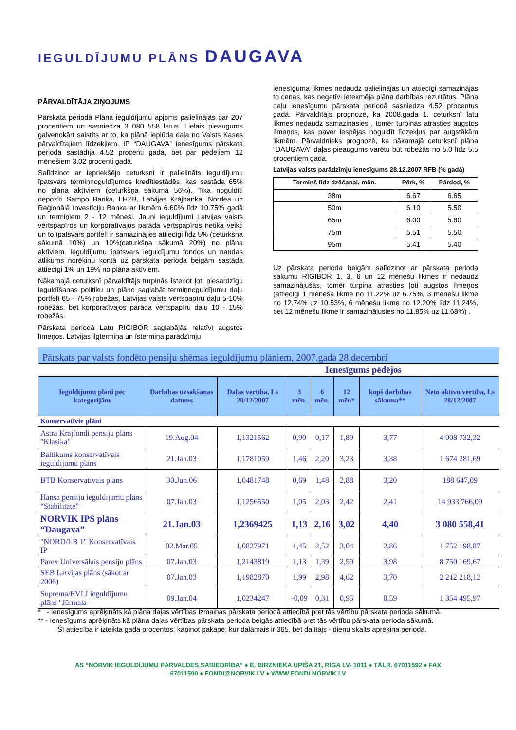IEGULDĪJUMU PLĀNS DAUGAVA
PĀRVALDĪTĀJA ZIŅOJUMS
Pārskata periodā Plāna ieguldījumu apjoms palielinājās par 207 procentiem un sasniedza 3 080 558 latus. Lielais pieaugums galvenokārt saistīts ar to, ka plānā ieplūda daļa no Valsts Kases pārvaldītajiem līdzekļiem. IP “DAUGAVA” ienesīgums pārskata periodā sastādīja 4.52 procenti gadā, bet par pēdējiem 12 mēnešiem 3.02 procenti gadā.
Salīdzinot ar iepriekšējo ceturksni ir palielināts ieguldījumu īpatsvars termiņnoguldījumos kredītiestādēs, kas sastāda 65% no plāna aktīviem (ceturkšņa sākumā 56%). Tika noguldīti depozīti Sampo Banka, LHZB, Latvijas Krājbanka, Nordea un Reģionālā Investīciju Banka ar likmēm 6.60% līdz 10.75% gadā un termiņiem 2 - 12 mēneši. Jauni ieguldījumi Latvijas valsts vērtspapīros un korporatīvajos parāda vērtspapīros netika veikti un to īpatsvars portfelī ir samazinājies attiecīgi līdz 5% (ceturkšņa sākumā 10%) un 10%(ceturkšņa sākumā 20%) no plāna aktīviem. Ieguldījumu īpatsvars ieguldījumu fondos un naudas atlikums norēķinu kontā uz pārskata perioda beigām sastāda attiecīgi 1% un 19% no plāna aktīviem.
Nākamajā ceturksnī pārvaldītājs turpinās īstenot ļoti piesardzīgu ieguldīšanas politiku un plāno saglabāt termiņnoguldījumu daļu portfelī 65 - 75% robežās, Latvijas valsts vērtspapīru daļu 5-10% robežās, bet korporatīvajos parāda vērtspapīru daļu 10 - 15% robežās.
Pārskata periodā Latu RIGIBOR saglabājās relatīvi augstos līmeņos. Latvijas ilgtermiņa un īstermiņa parādzīmju
ienesīguma likmes nedaudz palielinājās un attiecīgi samazinājās to cenas, kas negatīvi ietekmēja plāna darbības rezultātus. Plāna daļu ienesīgumu pārskata periodā sasniedza 4.52 procentus gadā. Pārvaldītājs prognozē, ka 2008.gada 1. ceturksnī latu likmes nedaudz samazināsies , tomēr turpinās atrasties augstos līmeņos, kas paver iespējas noguldīt līdzekļus par augstākām likmēm. Pārvaldnieks prognozē, ka nākamajā ceturksnī plāna “DAUGAVA” daļas pieaugums varētu būt robežās no 5.0 līdz 5.5 procentiem gadā.
Latvijas valsts parādzīmju ienesīgums 28.12.2007 RFB (% gadā)
| Termiņš līdz dzēšanai, mēn. | Pērk, % | Pārdod, % |
| --- | --- | --- |
| 38m | 6.67 | 6.65 |
| 50m | 6.10 | 5.50 |
| 65m | 6.00 | 5.60 |
| 75m | 5.51 | 5.50 |
| 95m | 5.41 | 5.40 |
Uz pārskata perioda beigām salīdzinot ar pārskata perioda sākumu RIGIBOR 1, 3, 6 un 12 mēnešu likmes ir nedaudz samazinājušās, tomēr turpina atrasties ļoti augstos līmeņos (attiecīgi 1 mēneša likme no 11.22% uz 6.75%, 3 mēnešu likme no 12.74% uz 10.53%, 6 mēnešu likme no 12.20% līdz 11.24%, bet 12 mēnešu likme ir samazinājusies no 11.85% uz 11.68%) .
| Pārskats par valsts fondēto pensiju shēmas ieguldījumu plāniem, 2007.gada 28.decembri | | | | | | | |
| Ienesīgums pēdējos | | | | | | | |
| Ieguldījumu plāni pēc kategorijām | Darbības uzsākšanas datums | Daļas vērtība, Ls 28/12/2007 | 3 mēn. | 6 mēn. | 12 mēn* | kopš darbības sākuma** | Neto aktīvu vērtība, Ls 28/12/2007 |
| Konservatīvie plāni | | | | | | | |
| Astra Krājfondi pensiju plāns "Klasika" | 19.Aug.04 | 1,1321562 | 0,90 | 0,17 | 1,89 | 3,77 | 4 008 732,32 |
| Baltikums konservatīvais ieguldījumu plāns | 21.Jan.03 | 1,1781059 | 1,46 | 2,20 | 3,23 | 3,38 | 1 674 281,69 |
| BTB Konservatīvais plāns | 30.Jūn.06 | 1,0481748 | 0,69 | 1,48 | 2,88 | 3,20 | 188 647,09 |
| Hansa pensiju ieguldījumu plāns “Stabilitāte” | 07.Jan.03 | 1,1256550 | 1,05 | 2,03 | 2,42 | 2,41 | 14 933 766,09 |
| NORVIK IPS plāns “Daugava” | 21.Jan.03 | 1,2369425 | 1,13 | 2,16 | 3,02 | 4,40 | 3 080 558,41 |
| "NORD/LB 1" Konservatīvais IP | 02.Mar.05 | 1,0827971 | 1,45 | 2,52 | 3,04 | 2,86 | 1 752 198,87 |
| Parex Universālais pensiju plāns | 07.Jan.03 | 1,2143819 | 1,13 | 1,39 | 2,59 | 3,98 | 8 750 169,67 |
| SEB Latvijas plāns (sākot ar 2006) | 07.Jan.03 | 1,1982870 | 1,99 | 2,98 | 4,62 | 3,70 | 2 212 218,12 |
| Suprema/EVLI ieguldījumu plāns "Jūrmala | 09.Jan.04 | 1,0234247 | -0,09 | 0,31 | 0,95 | 0,59 | 1 354 495,97 |
* - Ienesīgums aprēķināts kā plāna daļas vērtības izmaiņas pārskata periodā attiecībā pret tās vērtību pārskata perioda sākumā.
** - Ienesīgums aprēķināts kā plāna daļas vērtības pārskata perioda beigās attiecībā pret tās vērtību pārskata perioda sākumā.
Šī attiecība ir izteikta gada procentos, kāpinot pakāpē, kur dalāmais ir 365, bet dalītājs - dienu skaits aprēķina periodā.
AS “NORVIK IEGULDĪJUMU PĀRVALDES SABIEDRĪBA” ♦ E. BIRZNIEKA UPĪŠA 21, RĪGA LV- 1011 ♦ TĀLR. 67011592 ♦ FAX
67011590 ♦ FONDI@NORVIK.LV ♦ WWW.FONDI.NORVIK.LV